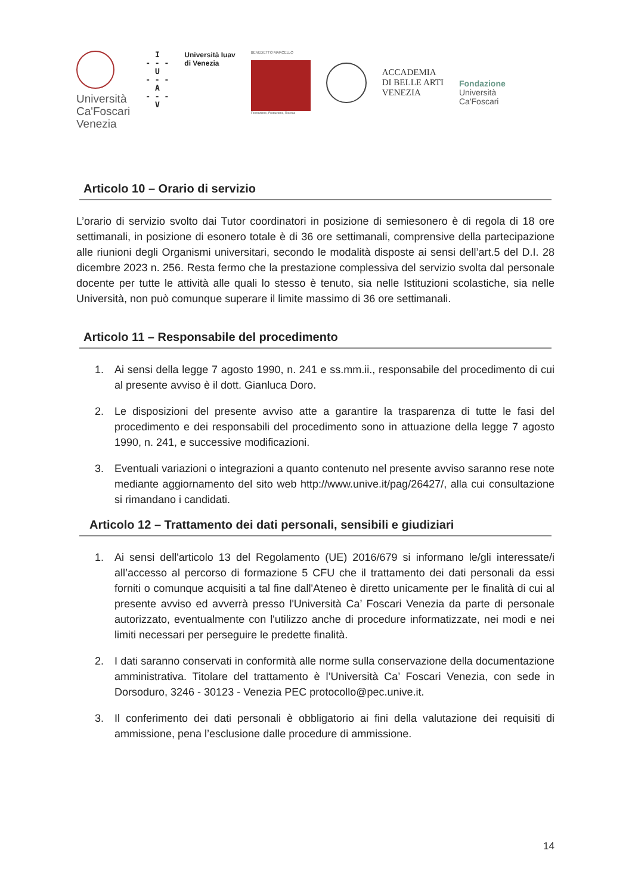Università
Ca'Foscari
Venezia
I
- - -
U
- - -
A
- - -
V
Università Iuav
di Venezia
BENEDETTO MARCELLO
Formazione, Produzione, Ricerca
ACCADEMIA
DI BELLE ARTI
VENEZIA
Fondazione
Università
Ca'Foscari
Articolo 10 – Orario di servizio
L’orario di servizio svolto dai Tutor coordinatori in posizione di semiesonero è di regola di 18 ore settimanali, in posizione di esonero totale è di 36 ore settimanali, comprensive della partecipazione alle riunioni degli Organismi universitari, secondo le modalità disposte ai sensi dell’art.5 del D.I. 28 dicembre 2023 n. 256. Resta fermo che la prestazione complessiva del servizio svolta dal personale docente per tutte le attività alle quali lo stesso è tenuto, sia nelle Istituzioni scolastiche, sia nelle Università, non può comunque superare il limite massimo di 36 ore settimanali.
Articolo 11 – Responsabile del procedimento
1. Ai sensi della legge 7 agosto 1990, n. 241 e ss.mm.ii., responsabile del procedimento di cui al presente avviso è il dott. Gianluca Doro.
2. Le disposizioni del presente avviso atte a garantire la trasparenza di tutte le fasi del procedimento e dei responsabili del procedimento sono in attuazione della legge 7 agosto 1990, n. 241, e successive modificazioni.
3. Eventuali variazioni o integrazioni a quanto contenuto nel presente avviso saranno rese note mediante aggiornamento del sito web http://www.unive.it/pag/26427/, alla cui consultazione si rimandano i candidati.
Articolo 12 – Trattamento dei dati personali, sensibili e giudiziari
1. Ai sensi dell'articolo 13 del Regolamento (UE) 2016/679 si informano le/gli interessate/i all’accesso al percorso di formazione 5 CFU che il trattamento dei dati personali da essi forniti o comunque acquisiti a tal fine dall'Ateneo è diretto unicamente per le finalità di cui al presente avviso ed avverrà presso l'Università Ca’ Foscari Venezia da parte di personale autorizzato, eventualmente con l'utilizzo anche di procedure informatizzate, nei modi e nei limiti necessari per perseguire le predette finalità.
2. I dati saranno conservati in conformità alle norme sulla conservazione della documentazione amministrativa. Titolare del trattamento è l’Università Ca’ Foscari Venezia, con sede in Dorsoduro, 3246 - 30123 - Venezia PEC protocollo@pec.unive.it.
3. Il conferimento dei dati personali è obbligatorio ai fini della valutazione dei requisiti di ammissione, pena l’esclusione dalle procedure di ammissione.
14